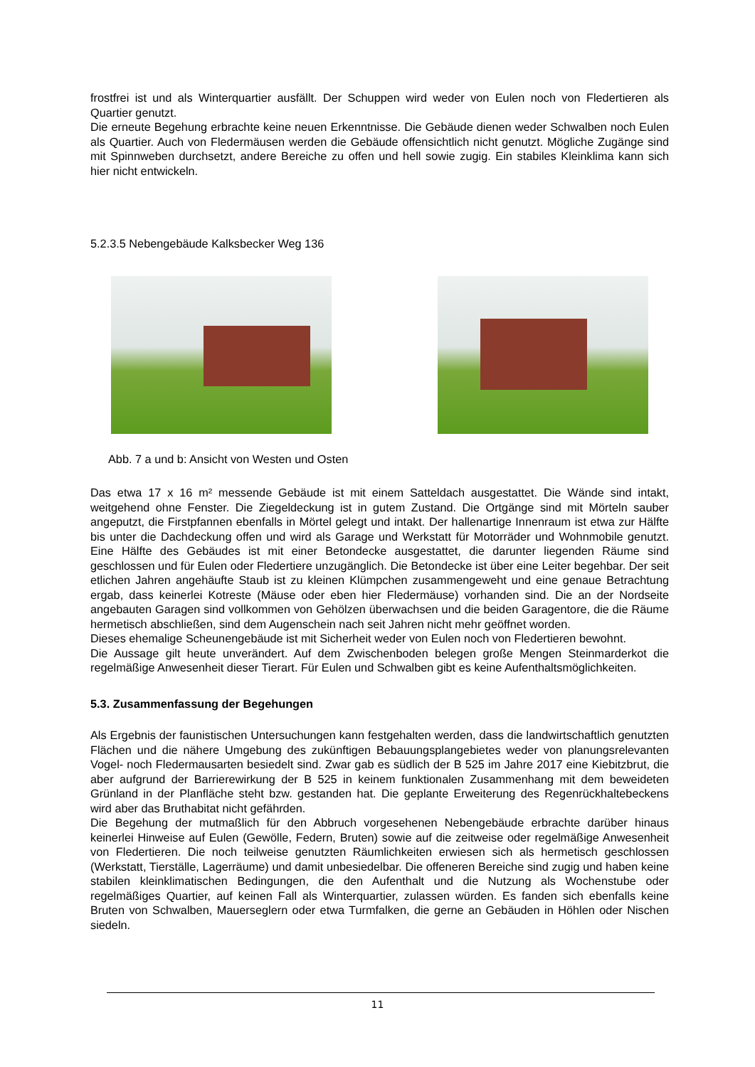frostfrei ist und als Winterquartier ausfällt. Der Schuppen wird weder von Eulen noch von Fledertieren als Quartier genutzt.
Die erneute Begehung erbrachte keine neuen Erkenntnisse. Die Gebäude dienen weder Schwalben noch Eulen als Quartier. Auch von Fledermäusen werden die Gebäude offensichtlich nicht genutzt. Mögliche Zugänge sind mit Spinnweben durchsetzt, andere Bereiche zu offen und hell sowie zugig. Ein stabiles Kleinklima kann sich hier nicht entwickeln.
5.2.3.5 Nebengebäude Kalksbecker Weg 136
Abb. 7 a und b: Ansicht von Westen und Osten
Das etwa 17 x 16 m² messende Gebäude ist mit einem Satteldach ausgestattet. Die Wände sind intakt, weitgehend ohne Fenster. Die Ziegeldeckung ist in gutem Zustand. Die Ortgänge sind mit Mörteln sauber angeputzt, die Firstpfannen ebenfalls in Mörtel gelegt und intakt. Der hallenartige Innenraum ist etwa zur Hälfte bis unter die Dachdeckung offen und wird als Garage und Werkstatt für Motorräder und Wohnmobile genutzt. Eine Hälfte des Gebäudes ist mit einer Betondecke ausgestattet, die darunter liegenden Räume sind geschlossen und für Eulen oder Fledertiere unzugänglich. Die Betondecke ist über eine Leiter begehbar. Der seit etlichen Jahren angehäufte Staub ist zu kleinen Klümpchen zusammengeweht und eine genaue Betrachtung ergab, dass keinerlei Kotreste (Mäuse oder eben hier Fledermäuse) vorhanden sind. Die an der Nordseite angebauten Garagen sind vollkommen von Gehölzen überwachsen und die beiden Garagentore, die die Räume hermetisch abschließen, sind dem Augenschein nach seit Jahren nicht mehr geöffnet worden.
Dieses ehemalige Scheunengebäude ist mit Sicherheit weder von Eulen noch von Fledertieren bewohnt.
Die Aussage gilt heute unverändert. Auf dem Zwischenboden belegen große Mengen Steinmarderkot die regelmäßige Anwesenheit dieser Tierart. Für Eulen und Schwalben gibt es keine Aufenthaltsmöglichkeiten.
5.3. Zusammenfassung der Begehungen
Als Ergebnis der faunistischen Untersuchungen kann festgehalten werden, dass die landwirtschaftlich genutzten Flächen und die nähere Umgebung des zukünftigen Bebauungsplangebietes weder von planungsrelevanten Vogel- noch Fledermausarten besiedelt sind. Zwar gab es südlich der B 525 im Jahre 2017 eine Kiebitzbrut, die aber aufgrund der Barrierewirkung der B 525 in keinem funktionalen Zusammenhang mit dem beweideten Grünland in der Planfläche steht bzw. gestanden hat. Die geplante Erweiterung des Regenrückhaltebeckens wird aber das Bruthabitat nicht gefährden.
Die Begehung der mutmaßlich für den Abbruch vorgesehenen Nebengebäude erbrachte darüber hinaus keinerlei Hinweise auf Eulen (Gewölle, Federn, Bruten) sowie auf die zeitweise oder regelmäßige Anwesenheit von Fledertieren. Die noch teilweise genutzten Räumlichkeiten erwiesen sich als hermetisch geschlossen (Werkstatt, Tierställe, Lagerräume) und damit unbesiedelbar. Die offeneren Bereiche sind zugig und haben keine stabilen kleinklimatischen Bedingungen, die den Aufenthalt und die Nutzung als Wochenstube oder regelmäßiges Quartier, auf keinen Fall als Winterquartier, zulassen würden. Es fanden sich ebenfalls keine Bruten von Schwalben, Mauerseglern oder etwa Turmfalken, die gerne an Gebäuden in Höhlen oder Nischen siedeln.
11